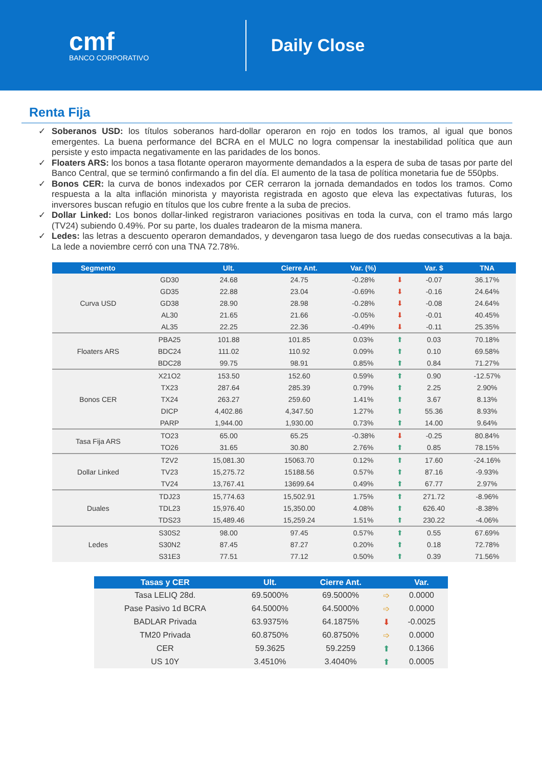cmf
BANCO CORPORATIVO
Daily Close
Renta Fija
✓ Soberanos USD: los títulos soberanos hard-dollar operaron en rojo en todos los tramos, al igual que bonos emergentes. La buena performance del BCRA en el MULC no logra compensar la inestabilidad política que aun persiste y esto impacta negativamente en las paridades de los bonos.
✓ Floaters ARS: los bonos a tasa flotante operaron mayormente demandados a la espera de suba de tasas por parte del Banco Central, que se terminó confirmando a fin del día. El aumento de la tasa de política monetaria fue de 550pbs.
✓ Bonos CER: la curva de bonos indexados por CER cerraron la jornada demandados en todos los tramos. Como respuesta a la alta inflación minorista y mayorista registrada en agosto que eleva las expectativas futuras, los inversores buscan refugio en títulos que los cubre frente a la suba de precios.
✓ Dollar Linked: Los bonos dollar-linked registraron variaciones positivas en toda la curva, con el tramo más largo (TV24) subiendo 0.49%. Por su parte, los duales tradearon de la misma manera.
✓ Ledes: las letras a descuento operaron demandados, y devengaron tasa luego de dos ruedas consecutivas a la baja. La lede a noviembre cerró con una TNA 72.78%.
| Segmento | | Ult. | Cierre Ant. | Var. (%) | | Var. $ | TNA |
| --- | --- | --- | --- | --- | --- | --- | --- |
| Curva USD | GD30 | 24.68 | 24.75 | -0.28% | ⬇ | -0.07 | 36.17% |
| | GD35 | 22.88 | 23.04 | -0.69% | ⬇ | -0.16 | 24.64% |
| | GD38 | 28.90 | 28.98 | -0.28% | ⬇ | -0.08 | 24.64% |
| | AL30 | 21.65 | 21.66 | -0.05% | ⬇ | -0.01 | 40.45% |
| | AL35 | 22.25 | 22.36 | -0.49% | ⬇ | -0.11 | 25.35% |
| Floaters ARS | PBA25 | 101.88 | 101.85 | 0.03% | ⬆ | 0.03 | 70.18% |
| | BDC24 | 111.02 | 110.92 | 0.09% | ⬆ | 0.10 | 69.58% |
| | BDC28 | 99.75 | 98.91 | 0.85% | ⬆ | 0.84 | 71.27% |
| Bonos CER | X21O2 | 153.50 | 152.60 | 0.59% | ⬆ | 0.90 | -12.57% |
| | TX23 | 287.64 | 285.39 | 0.79% | ⬆ | 2.25 | 2.90% |
| | TX24 | 263.27 | 259.60 | 1.41% | ⬆ | 3.67 | 8.13% |
| | DICP | 4,402.86 | 4,347.50 | 1.27% | ⬆ | 55.36 | 8.93% |
| | PARP | 1,944.00 | 1,930.00 | 0.73% | ⬆ | 14.00 | 9.64% |
| Tasa Fija ARS | TO23 | 65.00 | 65.25 | -0.38% | ⬇ | -0.25 | 80.84% |
| | TO26 | 31.65 | 30.80 | 2.76% | ⬆ | 0.85 | 78.15% |
| Dollar Linked | T2V2 | 15,081.30 | 15063.70 | 0.12% | ⬆ | 17.60 | -24.16% |
| | TV23 | 15,275.72 | 15188.56 | 0.57% | ⬆ | 87.16 | -9.93% |
| | TV24 | 13,767.41 | 13699.64 | 0.49% | ⬆ | 67.77 | 2.97% |
| Duales | TDJ23 | 15,774.63 | 15,502.91 | 1.75% | ⬆ | 271.72 | -8.96% |
| | TDL23 | 15,976.40 | 15,350.00 | 4.08% | ⬆ | 626.40 | -8.38% |
| | TDS23 | 15,489.46 | 15,259.24 | 1.51% | ⬆ | 230.22 | -4.06% |
| Ledes | S30S2 | 98.00 | 97.45 | 0.57% | ⬆ | 0.55 | 67.69% |
| | S30N2 | 87.45 | 87.27 | 0.20% | ⬆ | 0.18 | 72.78% |
| | S31E3 | 77.51 | 77.12 | 0.50% | ⬆ | 0.39 | 71.56% |
| Tasas y CER | Ult. | Cierre Ant. | | Var. |
| --- | --- | --- | --- | --- |
| Tasa LELIQ 28d. | 69.5000% | 69.5000% | ➩ | 0.0000 |
| Pase Pasivo 1d BCRA | 64.5000% | 64.5000% | ➩ | 0.0000 |
| BADLAR Privada | 63.9375% | 64.1875% | ⬇ | -0.0025 |
| TM20 Privada | 60.8750% | 60.8750% | ➩ | 0.0000 |
| CER | 59.3625 | 59.2259 | ⬆ | 0.1366 |
| US 10Y | 3.4510% | 3.4040% | ⬆ | 0.0005 |